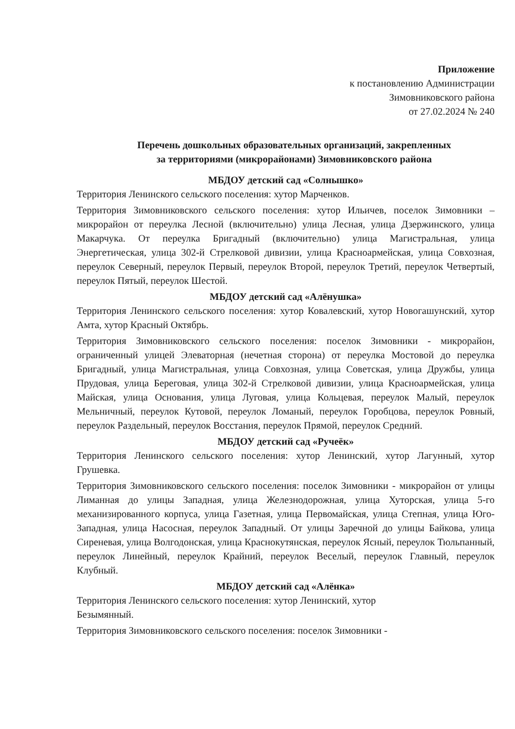Приложение
к постановлению Администрации
Зимовниковского района
от 27.02.2024 № 240
Перечень дошкольных образовательных организаций, закрепленных
за территориями (микрорайонами) Зимовниковского района
МБДОУ детский сад «Солнышко»
Территория Ленинского сельского поселения: хутор Марченков.
Территория Зимовниковского сельского поселения: хутор Ильичев, поселок Зимовники – микрорайон от переулка Лесной (включительно) улица Лесная, улица Дзержинского, улица Макарчука. От переулка Бригадный (включительно) улица Магистральная, улица Энергетическая, улица 302-й Стрелковой дивизии, улица Красноармейская, улица Совхозная, переулок Северный, переулок Первый, переулок Второй, переулок Третий, переулок Четвертый, переулок Пятый, переулок Шестой.
МБДОУ детский сад «Алёнушка»
Территория Ленинского сельского поселения: хутор Ковалевский, хутор Новогашунский, хутор Амта, хутор Красный Октябрь.
Территория Зимовниковского сельского поселения: поселок Зимовники - микрорайон, ограниченный улицей Элеваторная (нечетная сторона) от переулка Мостовой до переулка Бригадный, улица Магистральная, улица Совхозная, улица Советская, улица Дружбы, улица Прудовая, улица Береговая, улица 302-й Стрелковой дивизии, улица Красноармейская, улица Майская, улица Основания, улица Луговая, улица Кольцевая, переулок Малый, переулок Мельничный, переулок Кутовой, переулок Ломаный, переулок Горобцова, переулок Ровный, переулок Раздельный, переулок Восстания, переулок Прямой, переулок Средний.
МБДОУ детский сад «Ручеёк»
Территория Ленинского сельского поселения: хутор Ленинский, хутор Лагунный, хутор Грушевка.
Территория Зимовниковского сельского поселения: поселок Зимовники - микрорайон от улицы Лиманная до улицы Западная, улица Железнодорожная, улица Хуторская, улица 5-го механизированного корпуса, улица Газетная, улица Первомайская, улица Степная, улица Юго-Западная, улица Насосная, переулок Западный. От улицы Заречной до улицы Байкова, улица Сиреневая, улица Волгодонская, улица Краснокутянская, переулок Ясный, переулок Тюльпанный, переулок Линейный, переулок Крайний, переулок Веселый, переулок Главный, переулок Клубный.
МБДОУ детский сад «Алёнка»
Территория Ленинского сельского поселения: хутор Ленинский, хутор
Безымянный.
Территория Зимовниковского сельского поселения: поселок Зимовники -